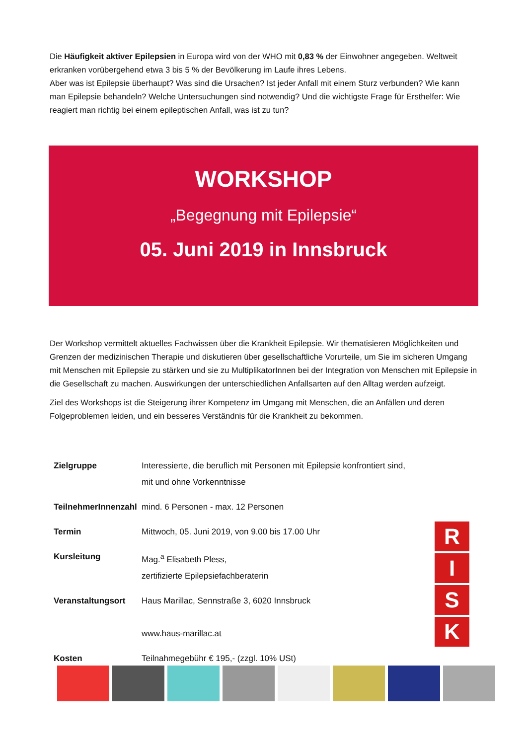Die Häufigkeit aktiver Epilepsien in Europa wird von der WHO mit 0,83 % der Einwohner angegeben. Weltweit erkranken vorübergehend etwa 3 bis 5 % der Bevölkerung im Laufe ihres Lebens.
Aber was ist Epilepsie überhaupt? Was sind die Ursachen? Ist jeder Anfall mit einem Sturz verbunden? Wie kann man Epilepsie behandeln? Welche Untersuchungen sind notwendig? Und die wichtigste Frage für Ersthelfer: Wie reagiert man richtig bei einem epileptischen Anfall, was ist zu tun?
WORKSHOP
„Begegnung mit Epilepsie“
05. Juni 2019 in Innsbruck
Der Workshop vermittelt aktuelles Fachwissen über die Krankheit Epilepsie. Wir thematisieren Möglichkeiten und Grenzen der medizinischen Therapie und diskutieren über gesellschaftliche Vorurteile, um Sie im sicheren Umgang mit Menschen mit Epilepsie zu stärken und sie zu MultiplikatorInnen bei der Integration von Menschen mit Epilepsie in die Gesellschaft zu machen. Auswirkungen der unterschiedlichen Anfallsarten auf den Alltag werden aufzeigt.
Ziel des Workshops ist die Steigerung ihrer Kompetenz im Umgang mit Menschen, die an Anfällen und deren Folgeproblemen leiden, und ein besseres Verständnis für die Krankheit zu bekommen.
| Zielgruppe | Interessierte, die beruflich mit Personen mit Epilepsie konfrontiert sind, mit und ohne Vorkenntnisse |
| TeilnehmerInnenzahl | mind. 6 Personen - max. 12 Personen |
| Termin | Mittwoch, 05. Juni 2019, von 9.00 bis 17.00 Uhr |
| Kursleitung | Mag.<sup>a</sup> Elisabeth Pless, zertifizierte Epilepsiefachberaterin |
| Veranstaltungsort | Haus Marillac, Sennstraße 3, 6020 Innsbruck www.haus-marillac.at |
| Kosten | Teilnahmegebühr € 195,- (zzgl. 10% USt) |
R
I
S
K